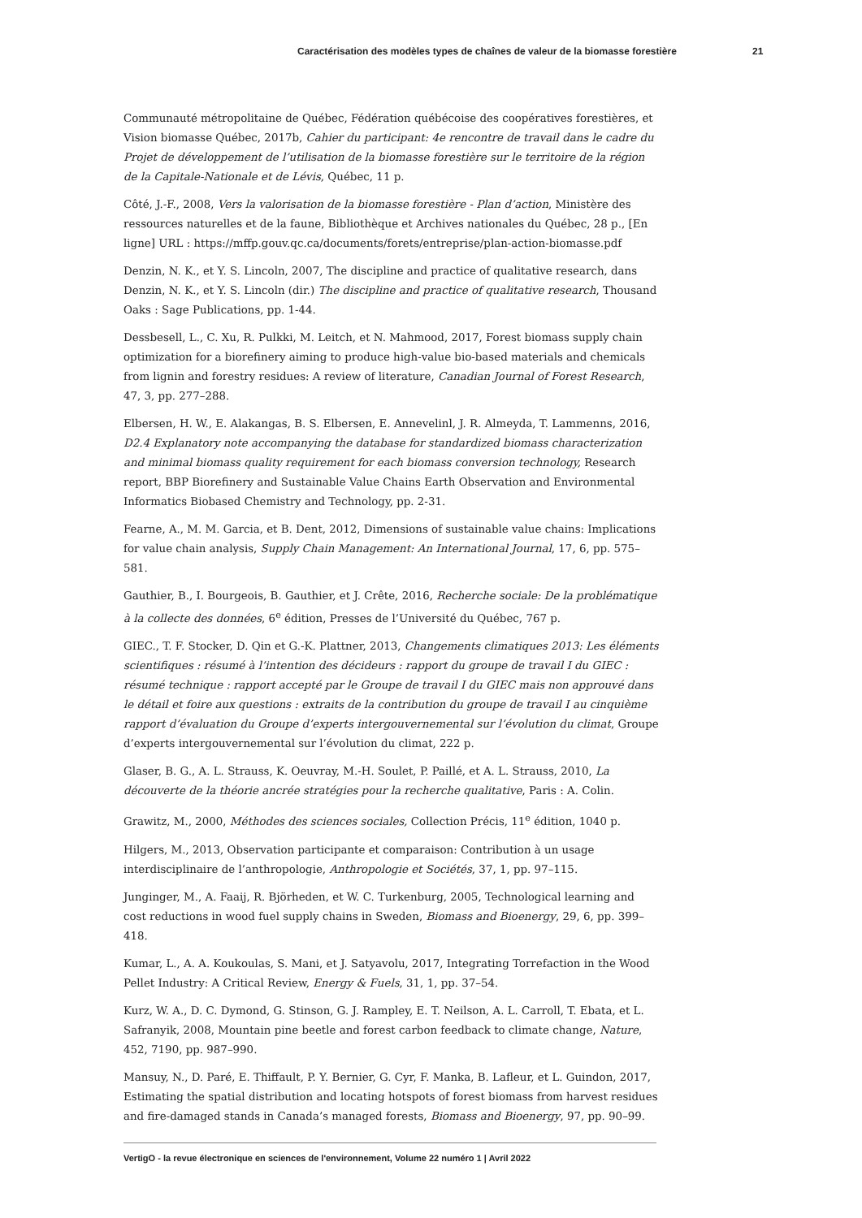Caractérisation des modèles types de chaînes de valeur de la biomasse forestière 21
Communauté métropolitaine de Québec, Fédération québécoise des coopératives forestières, et Vision biomasse Québec, 2017b, Cahier du participant: 4e rencontre de travail dans le cadre du Projet de développement de l’utilisation de la biomasse forestière sur le territoire de la région de la Capitale-Nationale et de Lévis, Québec, 11 p.
Côté, J.-F., 2008, Vers la valorisation de la biomasse forestière - Plan d’action, Ministère des ressources naturelles et de la faune, Bibliothèque et Archives nationales du Québec, 28 p., [En ligne] URL : https://mffp.gouv.qc.ca/documents/forets/entreprise/plan-action-biomasse.pdf
Denzin, N. K., et Y. S. Lincoln, 2007, The discipline and practice of qualitative research, dans Denzin, N. K., et Y. S. Lincoln (dir.) The discipline and practice of qualitative research, Thousand Oaks : Sage Publications, pp. 1-44.
Dessbesell, L., C. Xu, R. Pulkki, M. Leitch, et N. Mahmood, 2017, Forest biomass supply chain optimization for a biorefinery aiming to produce high-value bio-based materials and chemicals from lignin and forestry residues: A review of literature, Canadian Journal of Forest Research, 47, 3, pp. 277–288.
Elbersen, H. W., E. Alakangas, B. S. Elbersen, E. Annevelinl, J. R. Almeyda, T. Lammenns, 2016, D2.4 Explanatory note accompanying the database for standardized biomass characterization and minimal biomass quality requirement for each biomass conversion technology, Research report, BBP Biorefinery and Sustainable Value Chains Earth Observation and Environmental Informatics Biobased Chemistry and Technology, pp. 2-31.
Fearne, A., M. M. Garcia, et B. Dent, 2012, Dimensions of sustainable value chains: Implications for value chain analysis, Supply Chain Management: An International Journal, 17, 6, pp. 575–581.
Gauthier, B., I. Bourgeois, B. Gauthier, et J. Crête, 2016, Recherche sociale: De la problématique à la collecte des données, 6<sup>e</sup> édition, Presses de l’Université du Québec, 767 p.
GIEC., T. F. Stocker, D. Qin et G.-K. Plattner, 2013, Changements climatiques 2013: Les éléments scientifiques : résumé à l’intention des décideurs : rapport du groupe de travail I du GIEC : résumé technique : rapport accepté par le Groupe de travail I du GIEC mais non approuvé dans le détail et foire aux questions : extraits de la contribution du groupe de travail I au cinquième rapport d’évaluation du Groupe d’experts intergouvernemental sur l’évolution du climat, Groupe d’experts intergouvernemental sur l’évolution du climat, 222 p.
Glaser, B. G., A. L. Strauss, K. Oeuvray, M.-H. Soulet, P. Paillé, et A. L. Strauss, 2010, La découverte de la théorie ancrée stratégies pour la recherche qualitative, Paris : A. Colin.
Grawitz, M., 2000, Méthodes des sciences sociales, Collection Précis, 11<sup>e</sup> édition, 1040 p.
Hilgers, M., 2013, Observation participante et comparaison: Contribution à un usage interdisciplinaire de l’anthropologie, Anthropologie et Sociétés, 37, 1, pp. 97–115.
Junginger, M., A. Faaij, R. Björheden, et W. C. Turkenburg, 2005, Technological learning and cost reductions in wood fuel supply chains in Sweden, Biomass and Bioenergy, 29, 6, pp. 399–418.
Kumar, L., A. A. Koukoulas, S. Mani, et J. Satyavolu, 2017, Integrating Torrefaction in the Wood Pellet Industry: A Critical Review, Energy & Fuels, 31, 1, pp. 37–54.
Kurz, W. A., D. C. Dymond, G. Stinson, G. J. Rampley, E. T. Neilson, A. L. Carroll, T. Ebata, et L. Safranyik, 2008, Mountain pine beetle and forest carbon feedback to climate change, Nature, 452, 7190, pp. 987–990.
Mansuy, N., D. Paré, E. Thiffault, P. Y. Bernier, G. Cyr, F. Manka, B. Lafleur, et L. Guindon, 2017, Estimating the spatial distribution and locating hotspots of forest biomass from harvest residues and fire-damaged stands in Canada’s managed forests, Biomass and Bioenergy, 97, pp. 90–99.
VertigO - la revue électronique en sciences de l'environnement, Volume 22 numéro 1 | Avril 2022